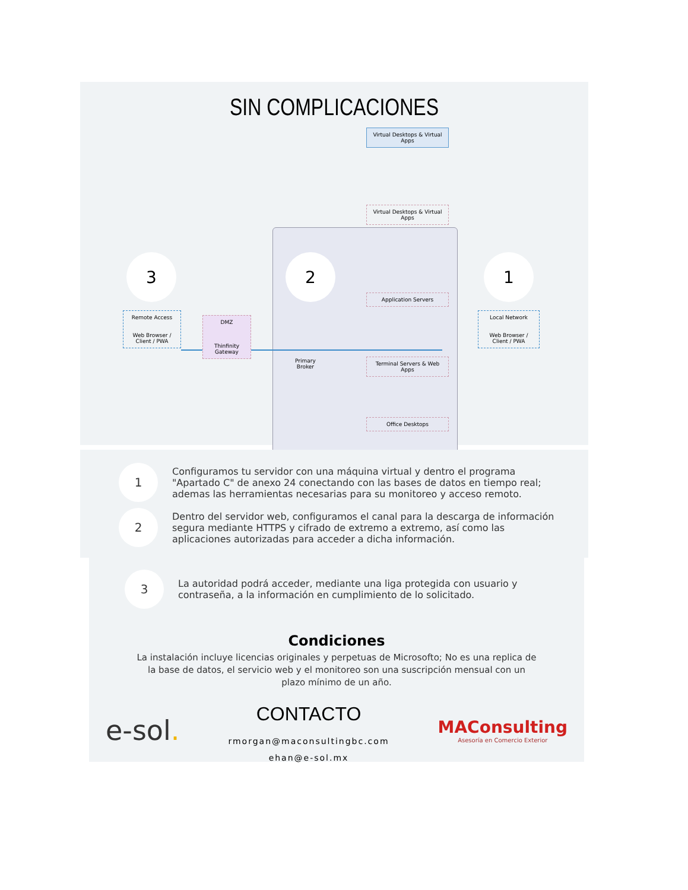SIN COMPLICACIONES
Virtual Desktops & Virtual Apps
3 2 1
Virtual Desktops & Virtual Apps
Application Servers
Terminal Servers & Web Apps
Office Desktops
Remote Access
Web Browser / Client / PWA
DMZ
Thinfinity Gateway
Primary
Broker
Local Network
Web Browser / Client / PWA
1
Configuramos tu servidor con una máquina virtual y dentro el programa "Apartado C" de anexo 24 conectando con las bases de datos en tiempo real; ademas las herramientas necesarias para su monitoreo y acceso remoto.
2
Dentro del servidor web, configuramos el canal para la descarga de información segura mediante HTTPS y cifrado de extremo a extremo, así como las aplicaciones autorizadas para acceder a dicha información.
3
La autoridad podrá acceder, mediante una liga protegida con usuario y contraseña, a la información en cumplimiento de lo solicitado.
Condiciones
La instalación incluye licencias originales y perpetuas de Microsofto; No es una replica de la base de datos, el servicio web y el monitoreo son una suscripción mensual con un plazo mínimo de un año.
e-sol.
CONTACTO
rmorgan@maconsultingbc.com
ehan@e-sol.mx
MAConsulting
Asesoría en Comercio Exterior